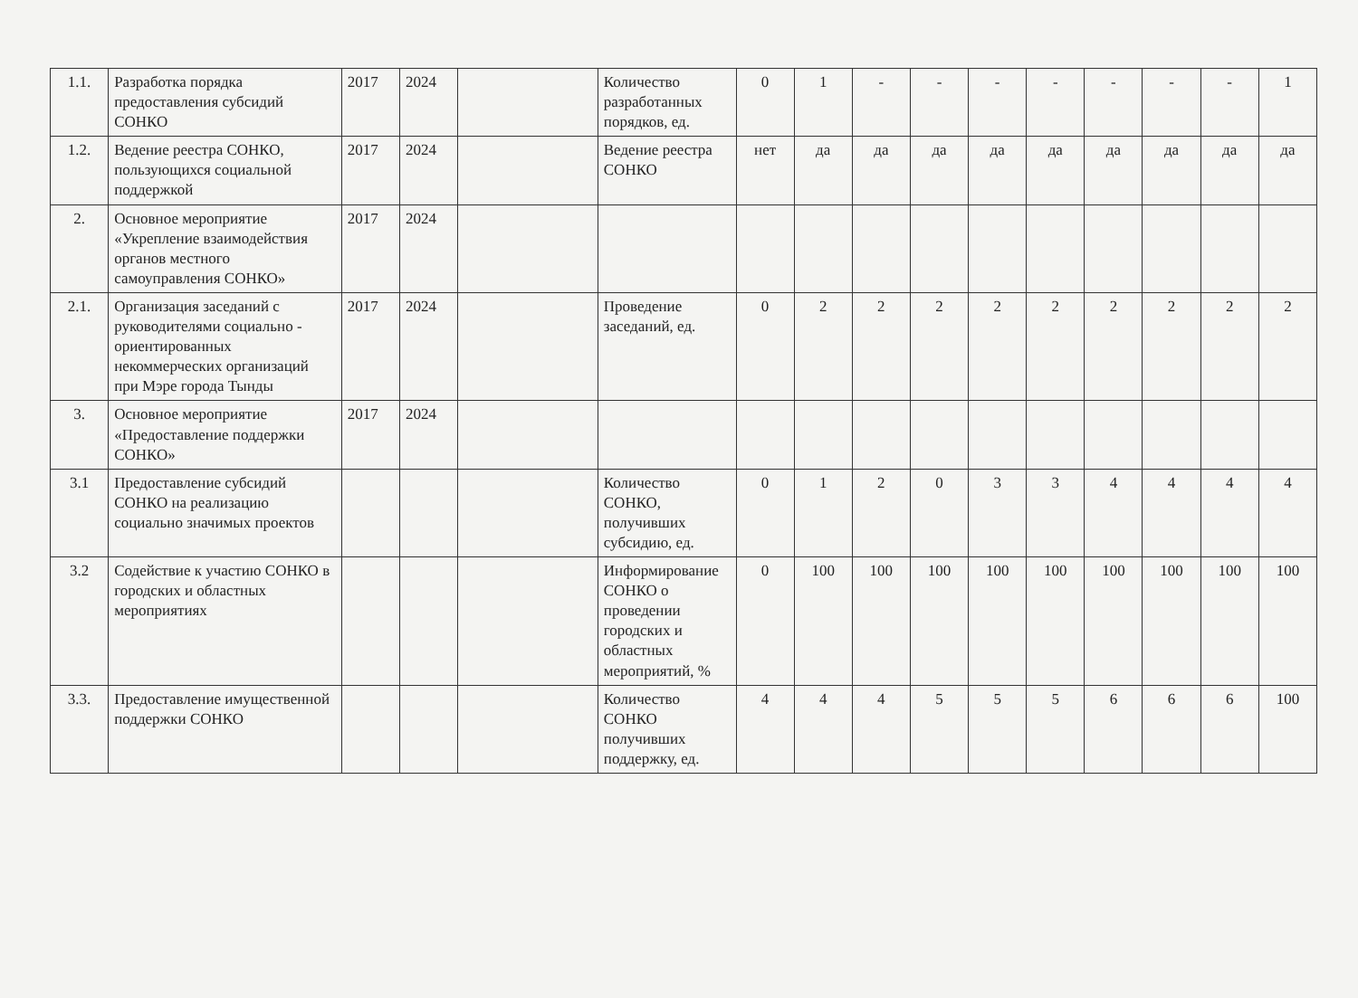| 1.1. | Разработка порядка предоставления субсидий СОНКО | 2017 | 2024 | | Количество разработанных порядков, ед. | 0 | 1 | - | - | - | - | - | - | - | 1 |
| 1.2. | Ведение реестра СОНКО, пользующихся социальной поддержкой | 2017 | 2024 | | Ведение реестра СОНКО | нет | да | да | да | да | да | да | да | да | да |
| 2. | Основное мероприятие «Укрепление взаимодействия органов местного самоуправления СОНКО» | 2017 | 2024 | | | | | | | | | | | | |
| 2.1. | Организация заседаний с руководителями социально - ориентированных некоммерческих организаций при Мэре города Тынды | 2017 | 2024 | | Проведение заседаний, ед. | 0 | 2 | 2 | 2 | 2 | 2 | 2 | 2 | 2 | 2 |
| 3. | Основное мероприятие «Предоставление поддержки СОНКО» | 2017 | 2024 | | | | | | | | | | | | |
| 3.1 | Предоставление субсидий СОНКО на реализацию социально значимых проектов | | | | Количество СОНКО, получивших субсидию, ед. | 0 | 1 | 2 | 0 | 3 | 3 | 4 | 4 | 4 | 4 |
| 3.2 | Содействие к участию СОНКО в городских и областных мероприятиях | | | | Информирование СОНКО о проведении городских и областных мероприятий, % | 0 | 100 | 100 | 100 | 100 | 100 | 100 | 100 | 100 | 100 |
| 3.3. | Предоставление имущественной поддержки СОНКО | | | | Количество СОНКО получивших поддержку, ед. | 4 | 4 | 4 | 5 | 5 | 5 | 6 | 6 | 6 | 100 |